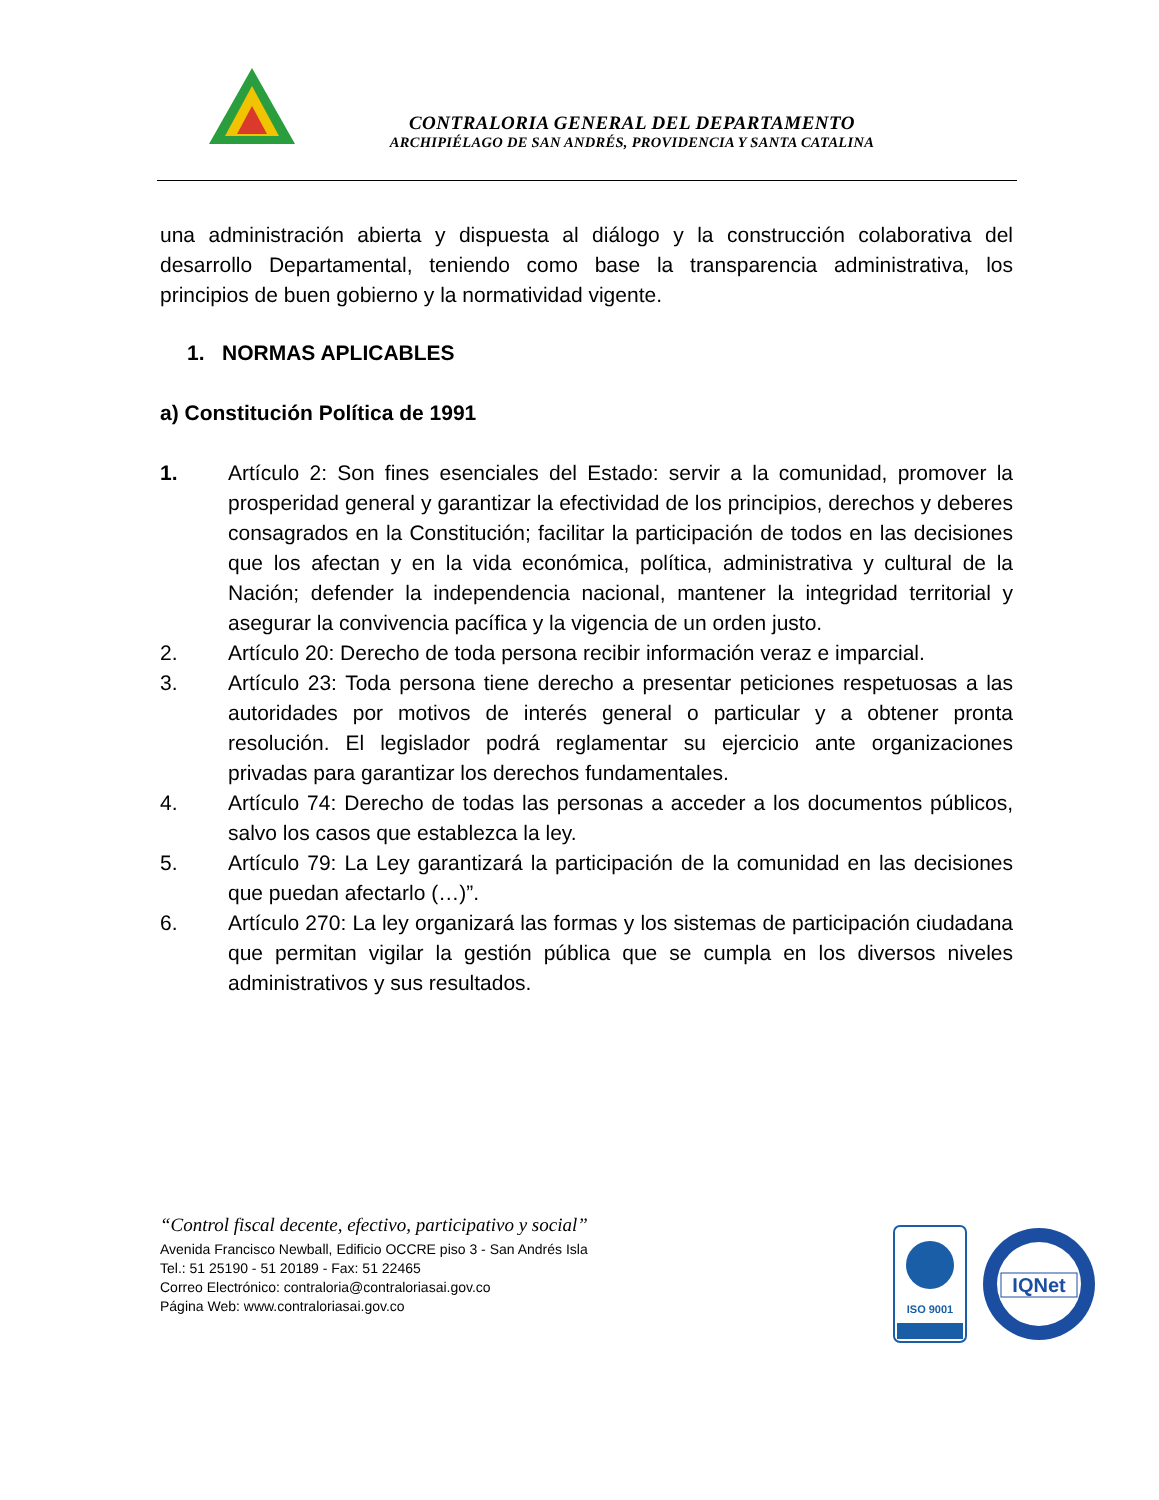CONTRALORIA GENERAL DEL DEPARTAMENTO
ARCHIPIÉLAGO DE SAN ANDRÉS, PROVIDENCIA Y SANTA CATALINA
una administración abierta y dispuesta al diálogo y la construcción colaborativa del desarrollo Departamental, teniendo como base la transparencia administrativa, los principios de buen gobierno y la normatividad vigente.
1. NORMAS APLICABLES
a) Constitución Política de 1991
1. Artículo 2: Son fines esenciales del Estado: servir a la comunidad, promover la prosperidad general y garantizar la efectividad de los principios, derechos y deberes consagrados en la Constitución; facilitar la participación de todos en las decisiones que los afectan y en la vida económica, política, administrativa y cultural de la Nación; defender la independencia nacional, mantener la integridad territorial y asegurar la convivencia pacífica y la vigencia de un orden justo.
2. Artículo 20: Derecho de toda persona recibir información veraz e imparcial.
3. Artículo 23: Toda persona tiene derecho a presentar peticiones respetuosas a las autoridades por motivos de interés general o particular y a obtener pronta resolución. El legislador podrá reglamentar su ejercicio ante organizaciones privadas para garantizar los derechos fundamentales.
4. Artículo 74: Derecho de todas las personas a acceder a los documentos públicos, salvo los casos que establezca la ley.
5. Artículo 79: La Ley garantizará la participación de la comunidad en las decisiones que puedan afectarlo (…)”.
6. Artículo 270: La ley organizará las formas y los sistemas de participación ciudadana que permitan vigilar la gestión pública que se cumpla en los diversos niveles administrativos y sus resultados.
“Control fiscal decente, efectivo, participativo y social”
Avenida Francisco Newball, Edificio OCCRE piso 3 - San Andrés Isla
Tel.: 51 25190 - 51 20189 - Fax: 51 22465
Correo Electrónico: contraloria@contraloriasai.gov.co
Página Web: www.contraloriasai.gov.co
ISO 9001
IQNet